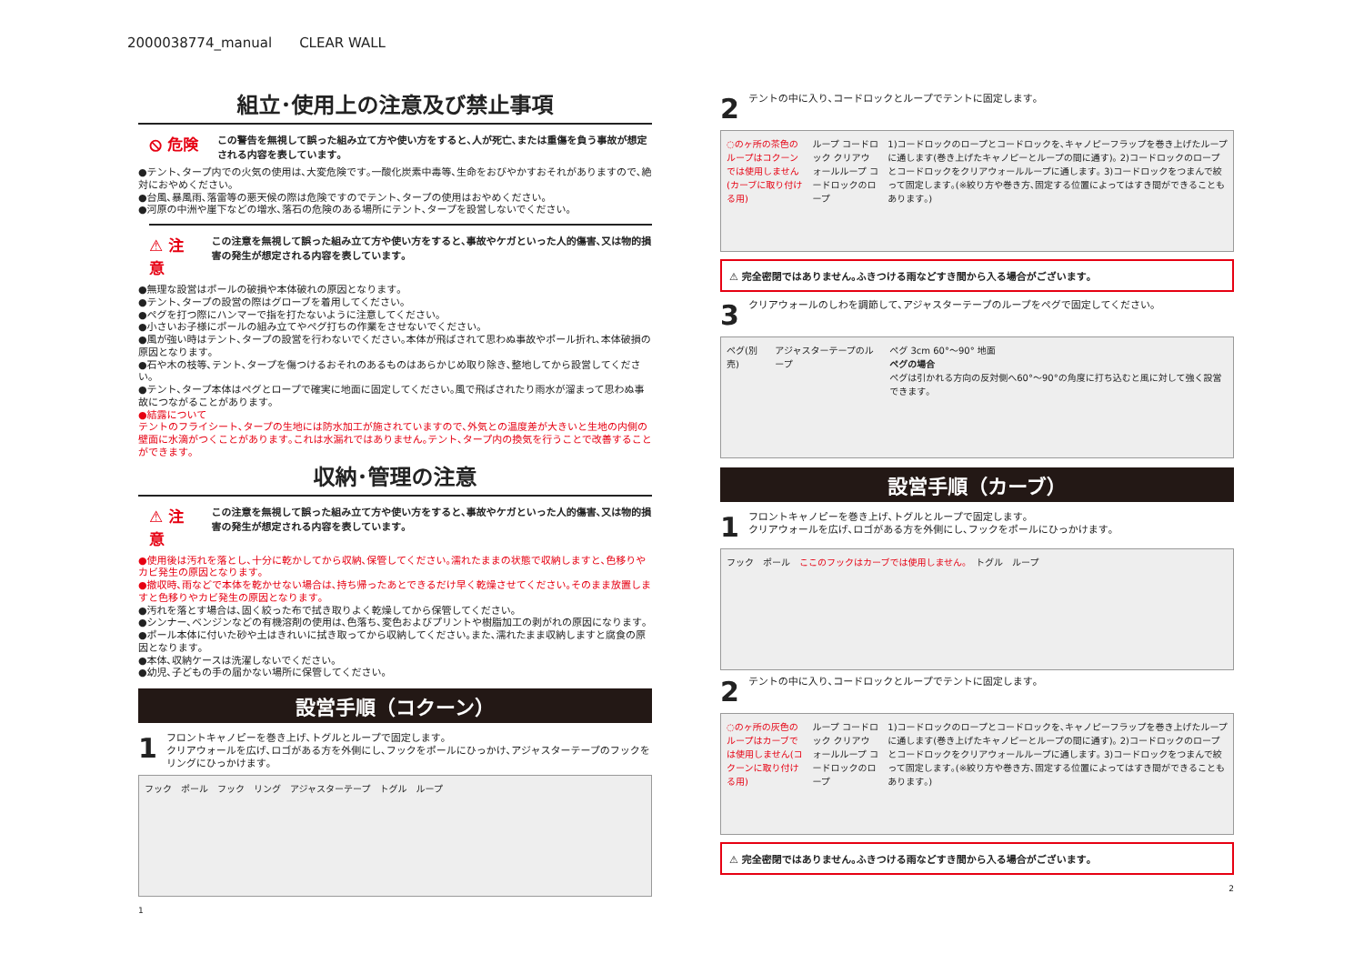2000038774_manual CLEAR WALL
組立･使用上の注意及び禁止事項
⦸ 危険
この警告を無視して誤った組み立て方や使い方をすると､人が死亡､または重傷を負う事故が想定される内容を表しています｡
●テント､タープ内での火気の使用は､大変危険です｡一酸化炭素中毒等､生命をおびやかすおそれがありますので､絶対におやめください｡
●台風､暴風雨､落雷等の悪天候の際は危険ですのでテント､タープの使用はおやめください｡
●河原の中洲や崖下などの増水､落石の危険のある場所にテント､タープを設営しないでください｡
⚠ 注意
この注意を無視して誤った組み立て方や使い方をすると､事故やケガといった人的傷害､又は物的損害の発生が想定される内容を表しています｡
●無理な設営はポールの破損や本体破れの原因となります｡
●テント､タープの設営の際はグローブを着用してください｡
●ペグを打つ際にハンマーで指を打たないように注意してください｡
●小さいお子様にポールの組み立てやペグ打ちの作業をさせないでください｡
●風が強い時はテント､タープの設営を行わないでください｡本体が飛ばされて思わぬ事故やポール折れ､本体破損の原因となります｡
●石や木の枝等､テント､タープを傷つけるおそれのあるものはあらかじめ取り除き､整地してから設営してください｡
●テント､タープ本体はペグとロープで確実に地面に固定してください｡風で飛ばされたり雨水が溜まって思わぬ事故につながることがあります｡
●結露について
テントのフライシート､タープの生地には防水加工が施されていますので､外気との温度差が大きいと生地の内側の壁面に水滴がつくことがあります｡これは水漏れではありません｡テント､タープ内の換気を行うことで改善することができます｡
収納･管理の注意
⚠ 注意
この注意を無視して誤った組み立て方や使い方をすると､事故やケガといった人的傷害､又は物的損害の発生が想定される内容を表しています｡
●使用後は汚れを落とし､十分に乾かしてから収納､保管してください｡濡れたままの状態で収納しますと､色移りやカビ発生の原因となります｡
●撤収時､雨などで本体を乾かせない場合は､持ち帰ったあとできるだけ早く乾燥させてください｡そのまま放置しますと色移りやカビ発生の原因となります｡
●汚れを落とす場合は､固く絞った布で拭き取りよく乾燥してから保管してください｡
●シンナー､ベンジンなどの有機溶剤の使用は､色落ち､変色およびプリントや樹脂加工の剥がれの原因になります｡
●ポール本体に付いた砂や土はきれいに拭き取ってから収納してください｡また､濡れたまま収納しますと腐食の原因となります｡
●本体､収納ケースは洗濯しないでください｡
●幼児､子どもの手の届かない場所に保管してください｡
設営手順（コクーン）
1
フロントキャノピーを巻き上げ､トグルとループで固定します｡
クリアウォールを広げ､ロゴがある方を外側にし､フックをポールにひっかけ､アジャスターテープのフックをリングにひっかけます｡
フック ポール フック リング アジャスターテープ トグル ループ
1
2
テントの中に入り､コードロックとループでテントに固定します｡
◌のヶ所の茶色のループはコクーンでは使用しません(カーブに取り付ける用) ループ コードロック クリアウォールループ コードロックのロープ 1)コードロックのロープとコードロックを､キャノピーフラップを巻き上げたループに通します(巻き上げたキャノピーとループの間に通す)｡ 2)コードロックのロープとコードロックをクリアウォールループに通します｡ 3)コードロックをつまんで絞って固定します｡(※絞り方や巻き方､固定する位置によってはすき間ができることもあります｡)
⚠ 完全密閉ではありません｡ふきつける雨などすき間から入る場合がございます｡
3
クリアウォールのしわを調節して､アジャスターテープのループをペグで固定してください｡
ペグ(別売) アジャスターテープのループ ペグ 3cm 60°〜90° 地面
ペグの場合
ペグは引かれる方向の反対側へ60°〜90°の角度に打ち込むと風に対して強く設営できます｡
設営手順（カーブ）
1
フロントキャノピーを巻き上げ､トグルとループで固定します｡
クリアウォールを広げ､ロゴがある方を外側にし､フックをポールにひっかけます｡
フック ポール ここのフックはカーブでは使用しません｡ トグル ループ
2
テントの中に入り､コードロックとループでテントに固定します｡
◌のヶ所の灰色のループはカーブでは使用しません(コクーンに取り付ける用) ループ コードロック クリアウォールループ コードロックのロープ 1)コードロックのロープとコードロックを､キャノピーフラップを巻き上げたループに通します(巻き上げたキャノピーとループの間に通す)｡ 2)コードロックのロープとコードロックをクリアウォールループに通します｡ 3)コードロックをつまんで絞って固定します｡(※絞り方や巻き方､固定する位置によってはすき間ができることもあります｡)
⚠ 完全密閉ではありません｡ふきつける雨などすき間から入る場合がございます｡
2